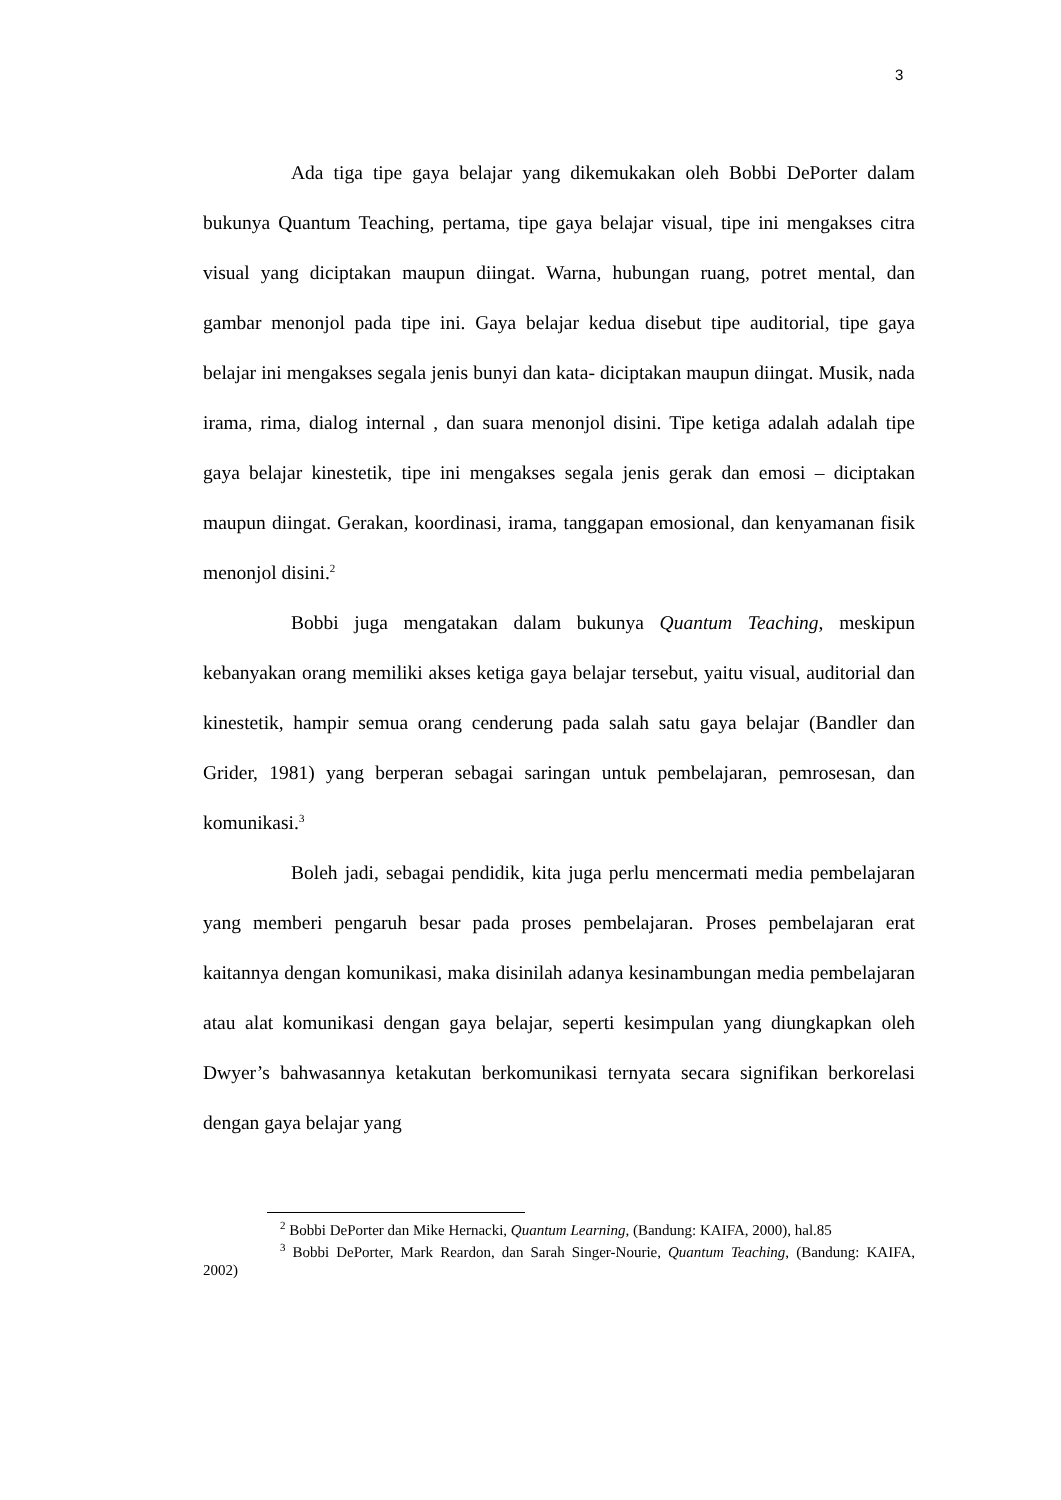3
Ada tiga tipe gaya belajar yang dikemukakan oleh Bobbi DePorter dalam bukunya Quantum Teaching, pertama, tipe gaya belajar visual, tipe ini mengakses citra visual yang diciptakan maupun diingat. Warna, hubungan ruang, potret mental, dan gambar menonjol pada tipe ini. Gaya belajar kedua disebut tipe auditorial, tipe gaya belajar ini mengakses segala jenis bunyi dan kata- diciptakan maupun diingat. Musik, nada irama, rima, dialog internal , dan suara menonjol disini. Tipe ketiga adalah adalah tipe gaya belajar kinestetik, tipe ini mengakses segala jenis gerak dan emosi – diciptakan maupun diingat. Gerakan, koordinasi, irama, tanggapan emosional, dan kenyamanan fisik menonjol disini.<sup>2</sup>
Bobbi juga mengatakan dalam bukunya Quantum Teaching, meskipun kebanyakan orang memiliki akses ketiga gaya belajar tersebut, yaitu visual, auditorial dan kinestetik, hampir semua orang cenderung pada salah satu gaya belajar (Bandler dan Grider, 1981) yang berperan sebagai saringan untuk pembelajaran, pemrosesan, dan komunikasi.<sup>3</sup>
Boleh jadi, sebagai pendidik, kita juga perlu mencermati media pembelajaran yang memberi pengaruh besar pada proses pembelajaran. Proses pembelajaran erat kaitannya dengan komunikasi, maka disinilah adanya kesinambungan media pembelajaran atau alat komunikasi dengan gaya belajar, seperti kesimpulan yang diungkapkan oleh Dwyer’s bahwasannya ketakutan berkomunikasi ternyata secara signifikan berkorelasi dengan gaya belajar yang
<sup>2</sup> Bobbi DePorter dan Mike Hernacki, Quantum Learning, (Bandung: KAIFA, 2000), hal.85
<sup>3</sup> Bobbi DePorter, Mark Reardon, dan Sarah Singer-Nourie, Quantum Teaching, (Bandung: KAIFA, 2002)